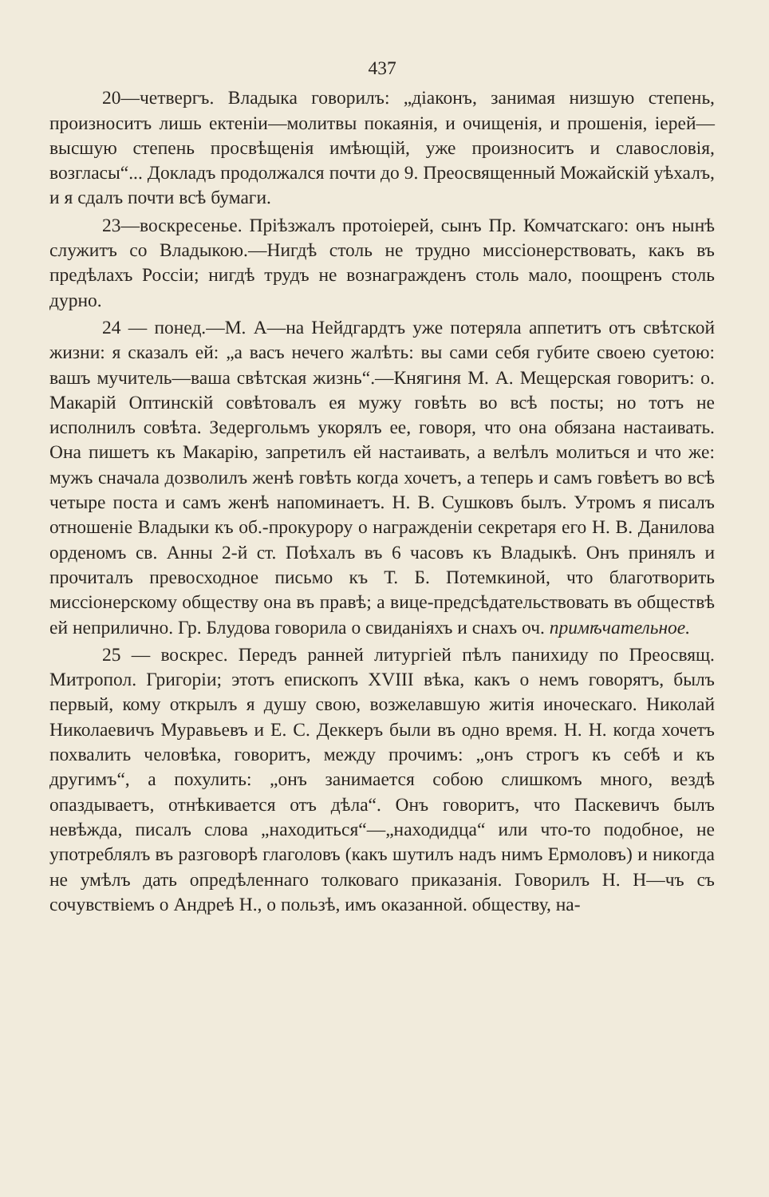437
20—четвергъ. Владыка говорилъ: „діаконъ, занимая низшую степень, произноситъ лишь ектеніи—молитвы покаянія, и очищенія, и прошенія, іерей—высшую степень просвѣщенія имѣющій, уже произноситъ и славословія, возгласы“... Докладъ продолжался почти до 9. Преосвященный Можайскій уѣхалъ, и я сдалъ почти всѣ бумаги.
23—воскресенье. Пріѣзжалъ протоіерей, сынъ Пр. Комчатскаго: онъ нынѣ служитъ со Владыкою.—Нигдѣ столь не трудно миссіонерствовать, какъ въ предѣлахъ Россіи; нигдѣ трудъ не вознагражденъ столь мало, поощренъ столь дурно.
24 — понед.—М. А—на Нейдгардтъ уже потеряла аппетитъ отъ свѣтской жизни: я сказалъ ей: „а васъ нечего жалѣть: вы сами себя губите своею суетою: вашъ мучитель—ваша свѣтская жизнь“.—Княгиня М. А. Мещерская говоритъ: о. Макарій Оптинскій совѣтовалъ ея мужу говѣть во всѣ посты; но тотъ не исполнилъ совѣта. Зедергольмъ укорялъ ее, говоря, что она обязана настаивать. Она пишетъ къ Макарію, запретилъ ей настаивать, а велѣлъ молиться и что же: мужъ сначала дозволилъ женѣ говѣть когда хочетъ, а теперь и самъ говѣетъ во всѣ четыре поста и самъ женѣ напоминаетъ. Н. В. Сушковъ былъ. Утромъ я писалъ отношеніе Владыки къ об.-прокурору о награжденіи секретаря его Н. В. Данилова орденомъ св. Анны 2-й ст. Поѣхалъ въ 6 часовъ къ Владыкѣ. Онъ принялъ и прочиталъ превосходное письмо къ Т. Б. Потемкиной, что благотворить миссіонерскому обществу она въ правѣ; а вице-предсѣдательствовать въ обществѣ ей неприлично. Гр. Блудова говорила о свиданіяхъ и снахъ оч. примѣчательное.
25 — воскрес. Передъ ранней литургіей пѣлъ панихиду по Преосвящ. Митропол. Григоріи; этотъ епископъ XVIII вѣка, какъ о немъ говорятъ, былъ первый, кому открылъ я душу свою, возжелавшую житія иноческаго. Николай Николаевичъ Муравьевъ и Е. С. Деккеръ были въ одно время. Н. Н. когда хочетъ похвалить человѣка, говоритъ, между прочимъ: „онъ строгъ къ себѣ и къ другимъ“, а похулить: „онъ занимается собою слишкомъ много, вездѣ опаздываетъ, отнѣкивается отъ дѣла“. Онъ говоритъ, что Паскевичъ былъ невѣжда, писалъ слова „находиться“—„находидца“ или что-то подобное, не употреблялъ въ разговорѣ глаголовъ (какъ шутилъ надъ нимъ Ермоловъ) и никогда не умѣлъ дать опредѣленнаго толковаго приказанія. Говорилъ Н. Н—чъ съ сочувствіемъ о Андреѣ Н., о пользѣ, имъ оказанной. обществу, на-